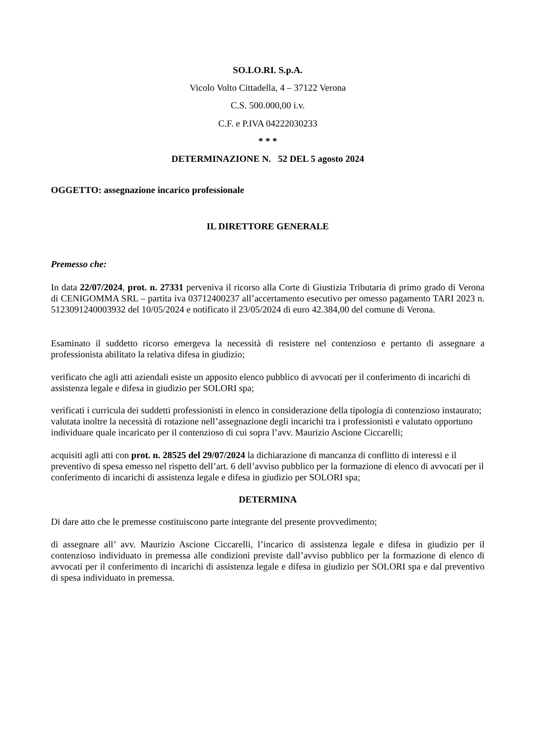SO.LO.RI. S.p.A.
Vicolo Volto Cittadella, 4 – 37122 Verona
C.S. 500.000,00 i.v.
C.F. e P.IVA 04222030233
* * *
DETERMINAZIONE N. 52 DEL 5 agosto 2024
OGGETTO: assegnazione incarico professionale
IL DIRETTORE GENERALE
Premesso che:
In data 22/07/2024, prot. n. 27331 perveniva il ricorso alla Corte di Giustizia Tributaria di primo grado di Verona di CENIGOMMA SRL – partita iva 03712400237 all’accertamento esecutivo per omesso pagamento TARI 2023 n. 5123091240003932 del 10/05/2024 e notificato il 23/05/2024 di euro 42.384,00 del comune di Verona.
Esaminato il suddetto ricorso emergeva la necessità di resistere nel contenzioso e pertanto di assegnare a professionista abilitato la relativa difesa in giudizio;
verificato che agli atti aziendali esiste un apposito elenco pubblico di avvocati per il conferimento di incarichi di assistenza legale e difesa in giudizio per SOLORI spa;
verificati i curricula dei suddetti professionisti in elenco in considerazione della tipologia di contenzioso instaurato; valutata inoltre la necessità di rotazione nell’assegnazione degli incarichi tra i professionisti e valutato opportuno individuare quale incaricato per il contenzioso di cui sopra l’avv. Maurizio Ascione Ciccarelli;
acquisiti agli atti con prot. n. 28525 del 29/07/2024 la dichiarazione di mancanza di conflitto di interessi e il preventivo di spesa emesso nel rispetto dell’art. 6 dell’avviso pubblico per la formazione di elenco di avvocati per il conferimento di incarichi di assistenza legale e difesa in giudizio per SOLORI spa;
DETERMINA
Di dare atto che le premesse costituiscono parte integrante del presente provvedimento;
di assegnare all’ avv. Maurizio Ascione Ciccarelli, l’incarico di assistenza legale e difesa in giudizio per il contenzioso individuato in premessa alle condizioni previste dall’avviso pubblico per la formazione di elenco di avvocati per il conferimento di incarichi di assistenza legale e difesa in giudizio per SOLORI spa e dal preventivo di spesa individuato in premessa.